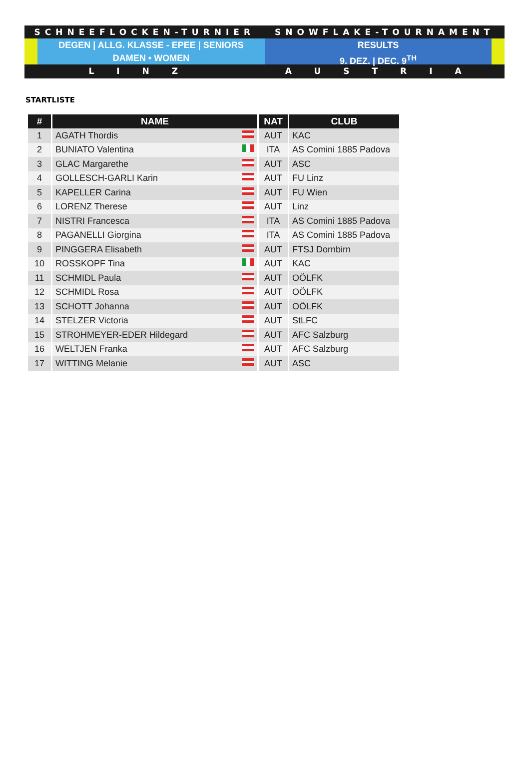SCHNEEFLOCKEN-TURNIER SNOWFLAKE-TOURNAMENT
DEGEN | ALLG. KLASSE - EPEE | SENIORS
DAMEN • WOMEN
RESULTS
9. DEZ. | DEC. 9<sup>TH</sup>
LINZ AUSTRIA
STARTLISTE
| # | NAME | NAT | CLUB |
| --- | --- | --- | --- |
| 1 | AGATH Thordis | AUT | KAC |
| 2 | BUNIATO Valentina | ITA | AS Comini 1885 Padova |
| 3 | GLAC Margarethe | AUT | ASC |
| 4 | GOLLESCH-GARLI Karin | AUT | FU Linz |
| 5 | KAPELLER Carina | AUT | FU Wien |
| 6 | LORENZ Therese | AUT | Linz |
| 7 | NISTRI Francesca | ITA | AS Comini 1885 Padova |
| 8 | PAGANELLI Giorgina | ITA | AS Comini 1885 Padova |
| 9 | PINGGERA Elisabeth | AUT | FTSJ Dornbirn |
| 10 | ROSSKOPF Tina | AUT | KAC |
| 11 | SCHMIDL Paula | AUT | OÖLFK |
| 12 | SCHMIDL Rosa | AUT | OÖLFK |
| 13 | SCHOTT Johanna | AUT | OÖLFK |
| 14 | STELZER Victoria | AUT | StLFC |
| 15 | STROHMEYER-EDER Hildegard | AUT | AFC Salzburg |
| 16 | WELTJEN Franka | AUT | AFC Salzburg |
| 17 | WITTING Melanie | AUT | ASC |